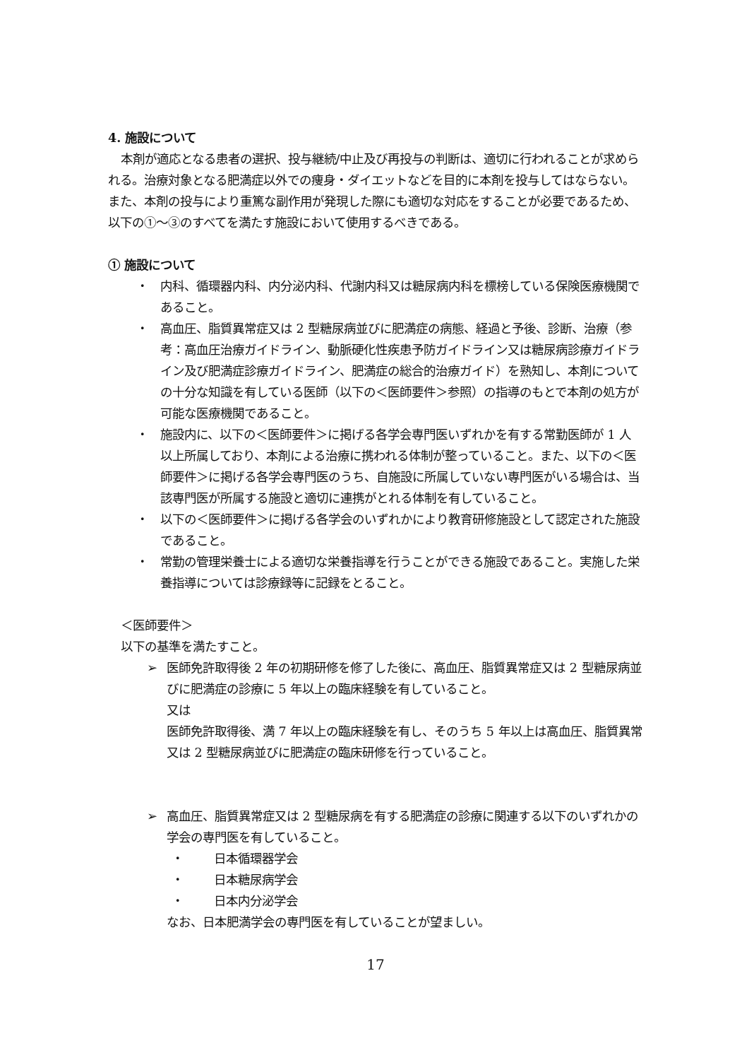4. 施設について
本剤が適応となる患者の選択、投与継続/中止及び再投与の判断は、適切に行われることが求められる。治療対象となる肥満症以外での痩身・ダイエットなどを目的に本剤を投与してはならない。また、本剤の投与により重篤な副作用が発現した際にも適切な対応をすることが必要であるため、以下の①～③のすべてを満たす施設において使用するべきである。
① 施設について
・ 内科、循環器内科、内分泌内科、代謝内科又は糖尿病内科を標榜している保険医療機関であること。
・ 高血圧、脂質異常症又は 2 型糖尿病並びに肥満症の病態、経過と予後、診断、治療（参考：高血圧治療ガイドライン、動脈硬化性疾患予防ガイドライン又は糖尿病診療ガイドライン及び肥満症診療ガイドライン、肥満症の総合的治療ガイド）を熟知し、本剤についての十分な知識を有している医師（以下の＜医師要件＞参照）の指導のもとで本剤の処方が可能な医療機関であること。
・ 施設内に、以下の＜医師要件＞に掲げる各学会専門医いずれかを有する常勤医師が 1 人以上所属しており、本剤による治療に携われる体制が整っていること。また、以下の＜医師要件＞に掲げる各学会専門医のうち、自施設に所属していない専門医がいる場合は、当該専門医が所属する施設と適切に連携がとれる体制を有していること。
・ 以下の＜医師要件＞に掲げる各学会のいずれかにより教育研修施設として認定された施設であること。
・ 常勤の管理栄養士による適切な栄養指導を行うことができる施設であること。実施した栄養指導については診療録等に記録をとること。
＜医師要件＞
以下の基準を満たすこと。
➢ 医師免許取得後 2 年の初期研修を修了した後に、高血圧、脂質異常症又は 2 型糖尿病並びに肥満症の診療に 5 年以上の臨床経験を有していること。
又は
医師免許取得後、満 7 年以上の臨床経験を有し、そのうち 5 年以上は高血圧、脂質異常又は 2 型糖尿病並びに肥満症の臨床研修を行っていること。
➢ 高血圧、脂質異常症又は 2 型糖尿病を有する肥満症の診療に関連する以下のいずれかの学会の専門医を有していること。
・ 日本循環器学会
・ 日本糖尿病学会
・ 日本内分泌学会
なお、日本肥満学会の専門医を有していることが望ましい。
17